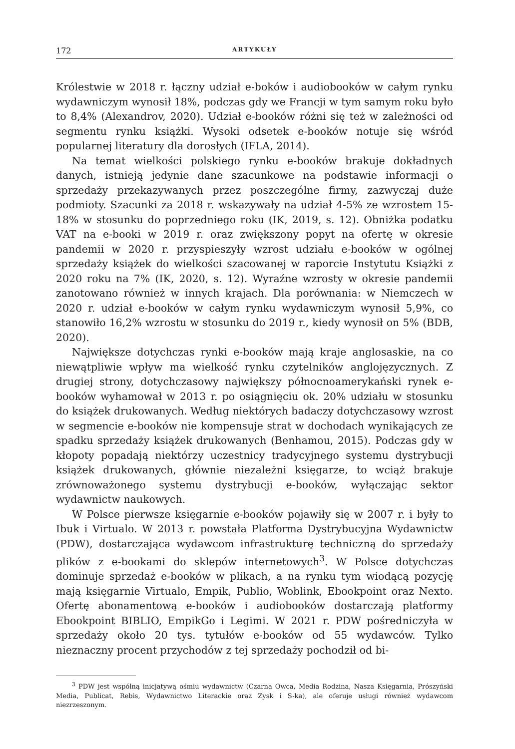172 ARTYKUŁY
Królestwie w 2018 r. łączny udział e-boków i audiobooków w całym rynku wydawniczym wynosił 18%, podczas gdy we Francji w tym samym roku było to 8,4% (Alexandrov, 2020). Udział e-booków różni się też w zależności od segmentu rynku książki. Wysoki odsetek e-booków notuje się wśród popularnej literatury dla dorosłych (IFLA, 2014).
Na temat wielkości polskiego rynku e-booków brakuje dokładnych danych, istnieją jedynie dane szacunkowe na podstawie informacji o sprzedaży przekazywanych przez poszczególne firmy, zazwyczaj duże podmioty. Szacunki za 2018 r. wskazywały na udział 4-5% ze wzrostem 15-18% w stosunku do poprzedniego roku (IK, 2019, s. 12). Obniżka podatku VAT na e-booki w 2019 r. oraz zwiększony popyt na ofertę w okresie pandemii w 2020 r. przyspieszyły wzrost udziału e-booków w ogólnej sprzedaży książek do wielkości szacowanej w raporcie Instytutu Książki z 2020 roku na 7% (IK, 2020, s. 12). Wyraźne wzrosty w okresie pandemii zanotowano również w innych krajach. Dla porównania: w Niemczech w 2020 r. udział e-booków w całym rynku wydawniczym wynosił 5,9%, co stanowiło 16,2% wzrostu w stosunku do 2019 r., kiedy wynosił on 5% (BDB, 2020).
Największe dotychczas rynki e-booków mają kraje anglosaskie, na co niewątpliwie wpływ ma wielkość rynku czytelników anglojęzycznych. Z drugiej strony, dotychczasowy największy północnoamerykański rynek e-booków wyhamował w 2013 r. po osiągnięciu ok. 20% udziału w stosunku do książek drukowanych. Według niektórych badaczy dotychczasowy wzrost w segmencie e-booków nie kompensuje strat w dochodach wynikających ze spadku sprzedaży książek drukowanych (Benhamou, 2015). Podczas gdy w kłopoty popadają niektórzy uczestnicy tradycyjnego systemu dystrybucji książek drukowanych, głównie niezależni księgarze, to wciąż brakuje zrównoważonego systemu dystrybucji e-booków, wyłączając sektor wydawnictw naukowych.
W Polsce pierwsze księgarnie e-booków pojawiły się w 2007 r. i były to Ibuk i Virtualo. W 2013 r. powstała Platforma Dystrybucyjna Wydawnictw (PDW), dostarczająca wydawcom infrastrukturę techniczną do sprzedaży plików z e-bookami do sklepów internetowych<sup>3</sup>. W Polsce dotychczas dominuje sprzedaż e-booków w plikach, a na rynku tym wiodącą pozycję mają księgarnie Virtualo, Empik, Publio, Woblink, Ebookpoint oraz Nexto. Ofertę abonamentową e-booków i audiobooków dostarczają platformy Ebookpoint BIBLIO, EmpikGo i Legimi. W 2021 r. PDW pośredniczyła w sprzedaży około 20 tys. tytułów e-booków od 55 wydawców. Tylko nieznaczny procent przychodów z tej sprzedaży pochodził od bi-
<sup>3</sup> PDW jest wspólną inicjatywą ośmiu wydawnictw (Czarna Owca, Media Rodzina, Nasza Księgarnia, Prószyński Media, Publicat, Rebis, Wydawnictwo Literackie oraz Zysk i S-ka), ale oferuje usługi również wydawcom niezrzeszonym.